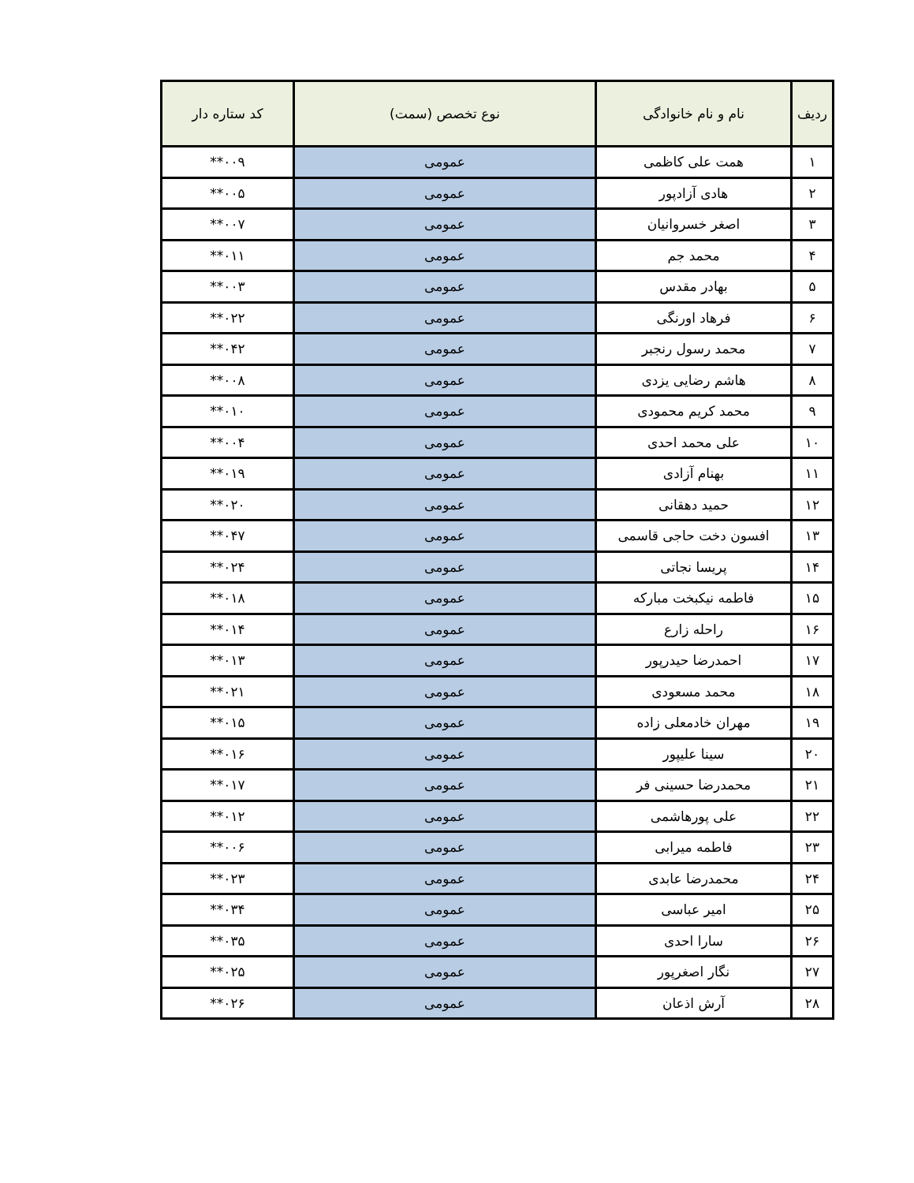| ردیف | نام و نام خانوادگی | نوع تخصص (سمت) | کد ستاره دار |
| --- | --- | --- | --- |
| ۱ | همت علی کاظمی | عمومی | ۰۰۹** |
| ۲ | هادی آزادپور | عمومی | ۰۰۵** |
| ۳ | اصغر خسروانیان | عمومی | ۰۰۷** |
| ۴ | محمد جم | عمومی | ۰۱۱** |
| ۵ | بهادر مقدس | عمومی | ۰۰۳** |
| ۶ | فرهاد اورنگی | عمومی | ۰۲۲** |
| ۷ | محمد رسول رنجبر | عمومی | ۰۴۲** |
| ۸ | هاشم رضایی یزدی | عمومی | ۰۰۸** |
| ۹ | محمد کریم محمودی | عمومی | ۰۱۰** |
| ۱۰ | علی محمد احدی | عمومی | ۰۰۴** |
| ۱۱ | بهنام آزادی | عمومی | ۰۱۹** |
| ۱۲ | حمید دهقانی | عمومی | ۰۲۰** |
| ۱۳ | افسون دخت حاجی قاسمی | عمومی | ۰۴۷** |
| ۱۴ | پریسا نجاتی | عمومی | ۰۲۴** |
| ۱۵ | فاطمه نیکبخت مبارکه | عمومی | ۰۱۸** |
| ۱۶ | راحله زارع | عمومی | ۰۱۴** |
| ۱۷ | احمدرضا حیدرپور | عمومی | ۰۱۳** |
| ۱۸ | محمد مسعودی | عمومی | ۰۲۱** |
| ۱۹ | مهران خادمعلی زاده | عمومی | ۰۱۵** |
| ۲۰ | سینا علیپور | عمومی | ۰۱۶** |
| ۲۱ | محمدرضا حسینی فر | عمومی | ۰۱۷** |
| ۲۲ | علی پورهاشمی | عمومی | ۰۱۲** |
| ۲۳ | فاطمه میرابی | عمومی | ۰۰۶** |
| ۲۴ | محمدرضا عابدی | عمومی | ۰۲۳** |
| ۲۵ | امیر عباسی | عمومی | ۰۳۴** |
| ۲۶ | سارا احدی | عمومی | ۰۳۵** |
| ۲۷ | نگار اصغرپور | عمومی | ۰۲۵** |
| ۲۸ | آرش اذعان | عمومی | ۰۲۶** |